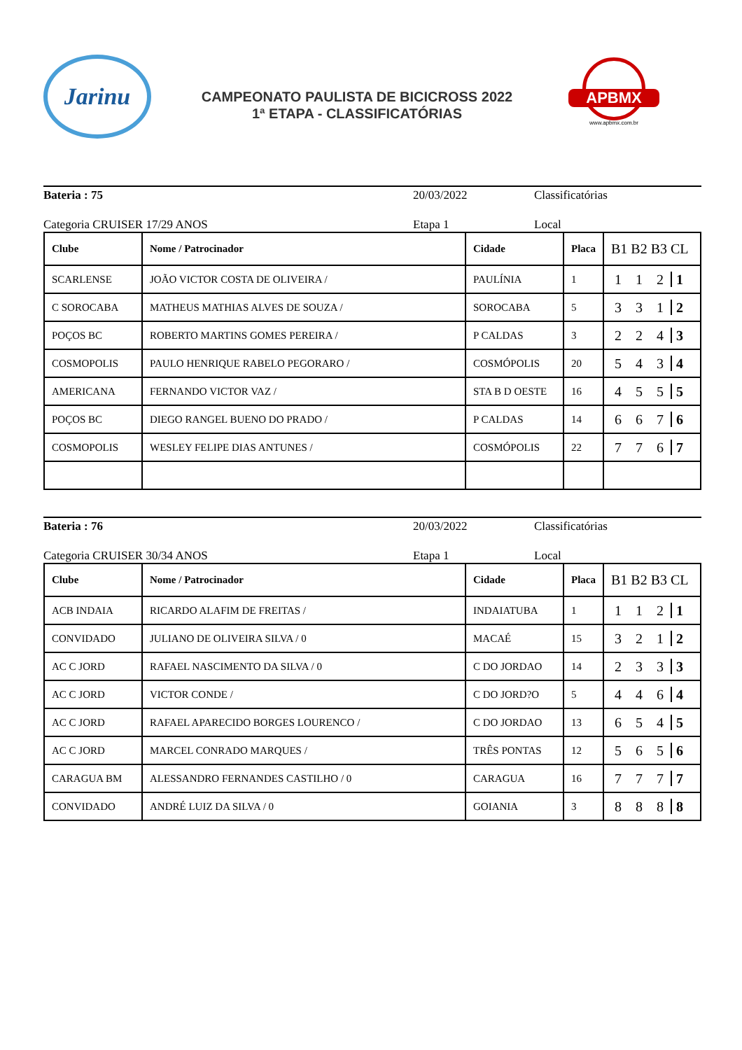Jarinu
CAMPEONATO PAULISTA DE BICICROSS 2022
1ª ETAPA - CLASSIFICATÓRIAS
APBMX
www.apbmx.com.br
Bateria : 75 20/03/2022 Classificatórias
Categoria CRUISER 17/29 ANOS Etapa 1 Local
| Clube | Nome / Patrocinador | Cidade | Placa | B1 B2 B3 CL |
| --- | --- | --- | --- | --- |
| SCARLENSE | JOÃO VICTOR COSTA DE OLIVEIRA / | PAULÍNIA | 1 | 1 1 2 1 |
| C SOROCABA | MATHEUS MATHIAS ALVES DE SOUZA / | SOROCABA | 5 | 3 3 1 2 |
| POÇOS BC | ROBERTO MARTINS GOMES PEREIRA / | P CALDAS | 3 | 2 2 4 3 |
| COSMOPOLIS | PAULO HENRIQUE RABELO PEGORARO / | COSMÓPOLIS | 20 | 5 4 3 4 |
| AMERICANA | FERNANDO VICTOR VAZ / | STA B D OESTE | 16 | 4 5 5 5 |
| POÇOS BC | DIEGO RANGEL BUENO DO PRADO / | P CALDAS | 14 | 6 6 7 6 |
| COSMOPOLIS | WESLEY FELIPE DIAS ANTUNES / | COSMÓPOLIS | 22 | 7 7 6 7 |
Bateria : 76 20/03/2022 Classificatórias
Categoria CRUISER 30/34 ANOS Etapa 1 Local
| Clube | Nome / Patrocinador | Cidade | Placa | B1 B2 B3 CL |
| --- | --- | --- | --- | --- |
| ACB INDAIA | RICARDO ALAFIM DE FREITAS / | INDAIATUBA | 1 | 1 1 2 1 |
| CONVIDADO | JULIANO DE OLIVEIRA SILVA / 0 | MACAÉ | 15 | 3 2 1 2 |
| AC C JORD | RAFAEL NASCIMENTO DA SILVA / 0 | C DO JORDAO | 14 | 2 3 3 3 |
| AC C JORD | VICTOR CONDE / | C DO JORD?O | 5 | 4 4 6 4 |
| AC C JORD | RAFAEL APARECIDO BORGES LOURENCO / | C DO JORDAO | 13 | 6 5 4 5 |
| AC C JORD | MARCEL CONRADO MARQUES / | TRÊS PONTAS | 12 | 5 6 5 6 |
| CARAGUA BM | ALESSANDRO FERNANDES CASTILHO / 0 | CARAGUA | 16 | 7 7 7 7 |
| CONVIDADO | ANDRÉ LUIZ DA SILVA / 0 | GOIANIA | 3 | 8 8 8 8 |